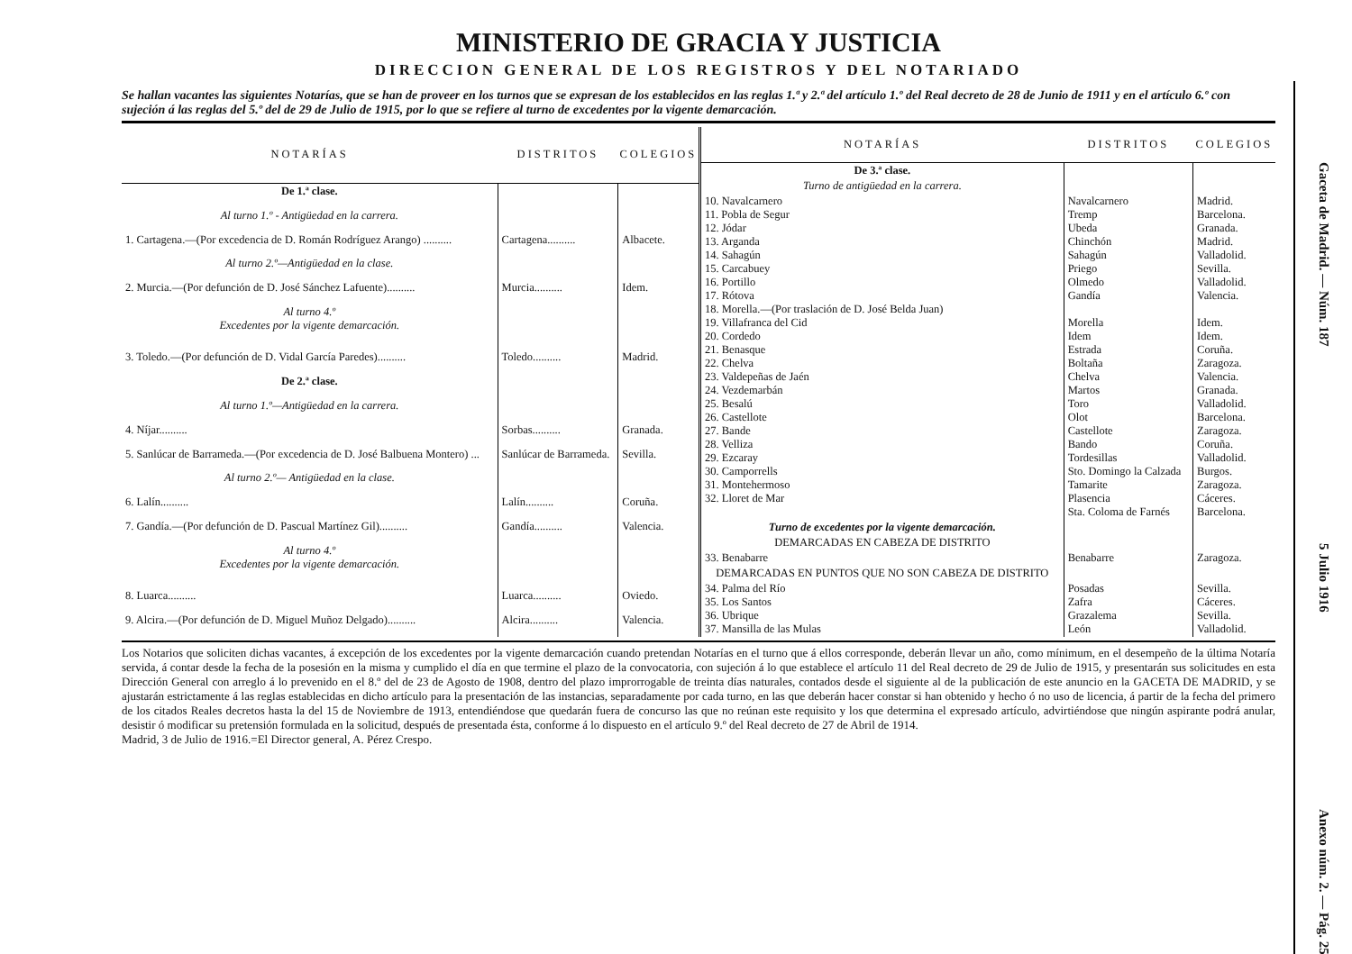MINISTERIO DE GRACIA Y JUSTICIA
DIRECCION GENERAL DE LOS REGISTROS Y DEL NOTARIADO
Se hallan vacantes las siguientes Notarías, que se han de proveer en los turnos que se expresan de los establecidos en las reglas 1.ª y 2.ª del artículo 1.º del Real decreto de 28 de Junio de 1911 y en el artículo 6.º con sujeción á las reglas del 5.º del de 29 de Julio de 1915, por lo que se refiere al turno de excedentes por la vigente demarcación.
| NOTARÍAS | DISTRITOS | COLEGIOS |
| --- | --- | --- |
| De 1.ª clase. | | |
| Al turno 1.º - Antigüedad en la carrera. | | |
| 1. Cartagena.—(Por excedencia de D. Román Rodríguez Arango) .......... | Cartagena.......... | Albacete. |
| Al turno 2.º—Antigüedad en la clase. | | |
| 2. Murcia.—(Por defunción de D. José Sánchez Lafuente).......... | Murcia.......... | Idem. |
| Al turno 4.º Excedentes por la vigente demarcación. | | |
| 3. Toledo.—(Por defunción de D. Vidal García Paredes).......... | Toledo.......... | Madrid. |
| De 2.ª clase. | | |
| Al turno 1.º—Antigüedad en la carrera. | | |
| 4. Níjar.......... | Sorbas.......... | Granada. |
| 5. Sanlúcar de Barrameda.—(Por excedencia de D. José Balbuena Montero) ... | Sanlúcar de Barrameda. | Sevilla. |
| Al turno 2.º— Antigüedad en la clase. | | |
| 6. Lalín.......... | Lalín.......... | Coruña. |
| 7. Gandía.—(Por defunción de D. Pascual Martínez Gil).......... | Gandía.......... | Valencia. |
| Al turno 4.º Excedentes por la vigente demarcación. | | |
| 8. Luarca.......... | Luarca.......... | Oviedo. |
| 9. Alcira.—(Por defunción de D. Miguel Muñoz Delgado).......... | Alcira.......... | Valencia. |
| NOTARÍAS | DISTRITOS | COLEGIOS |
| --- | --- | --- |
| De 3.ª clase. | | |
| Turno de antigüedad en la carrera. | | |
| 10. Navalcarnero 11. Pobla de Segur 12. Jódar 13. Arganda 14. Sahagún 15. Carcabuey 16. Portillo 17. Rótova 18. Morella.—(Por traslación de D. José Belda Juan) 19. Villafranca del Cid 20. Cordedo 21. Benasque 22. Chelva 23. Valdepeñas de Jaén 24. Vezdemarbán 25. Besalú 26. Castellote 27. Bande 28. Velliza 29. Ezcaray 30. Camporrells 31. Montehermoso 32. Lloret de Mar | Navalcarnero Tremp Ubeda Chinchón Sahagún Priego Olmedo Gandía Morella Idem Estrada Boltaña Chelva Martos Toro Olot Castellote Bando Tordesillas Sto. Domingo la Calzada Tamarite Plasencia Sta. Coloma de Farnés | Madrid. Barcelona. Granada. Madrid. Valladolid. Sevilla. Valladolid. Valencia. Idem. Idem. Coruña. Zaragoza. Valencia. Granada. Valladolid. Barcelona. Zaragoza. Coruña. Valladolid. Burgos. Zaragoza. Cáceres. Barcelona. |
| Turno de excedentes por la vigente demarcación. | | |
| DEMARCADAS EN CABEZA DE DISTRITO | | |
| 33. Benabarre | Benabarre | Zaragoza. |
| DEMARCADAS EN PUNTOS QUE NO SON CABEZA DE DISTRITO | | |
| 34. Palma del Río 35. Los Santos 36. Ubrique 37. Mansilla de las Mulas | Posadas Zafra Grazalema León | Sevilla. Cáceres. Sevilla. Valladolid. |
Los Notarios que soliciten dichas vacantes, á excepción de los excedentes por la vigente demarcación cuando pretendan Notarías en el turno que á ellos corresponde, deberán llevar un año, como mínimum, en el desempeño de la última Notaría servida, á contar desde la fecha de la posesión en la misma y cumplido el día en que termine el plazo de la convocatoria, con sujeción á lo que establece el artículo 11 del Real decreto de 29 de Julio de 1915, y presentarán sus solicitudes en esta Dirección General con arreglo á lo prevenido en el 8.º del de 23 de Agosto de 1908, dentro del plazo improrrogable de treinta días naturales, contados desde el siguiente al de la publicación de este anuncio en la GACETA DE MADRID, y se ajustarán estrictamente á las reglas establecidas en dicho artículo para la presentación de las instancias, separadamente por cada turno, en las que deberán hacer constar si han obtenido y hecho ó no uso de licencia, á partir de la fecha del primero de los citados Reales decretos hasta la del 15 de Noviembre de 1913, entendiéndose que quedarán fuera de concurso las que no reúnan este requisito y los que determina el expresado artículo, advirtiéndose que ningún aspirante podrá anular, desistir ó modificar su pretensión formulada en la solicitud, después de presentada ésta, conforme á lo dispuesto en el artículo 9.º del Real decreto de 27 de Abril de 1914.
Madrid, 3 de Julio de 1916.=El Director general, A. Pérez Crespo.
Gaceta de Madrid. — Núm. 187 5 Julio 1916 Anexo núm. 2. — Pág. 25